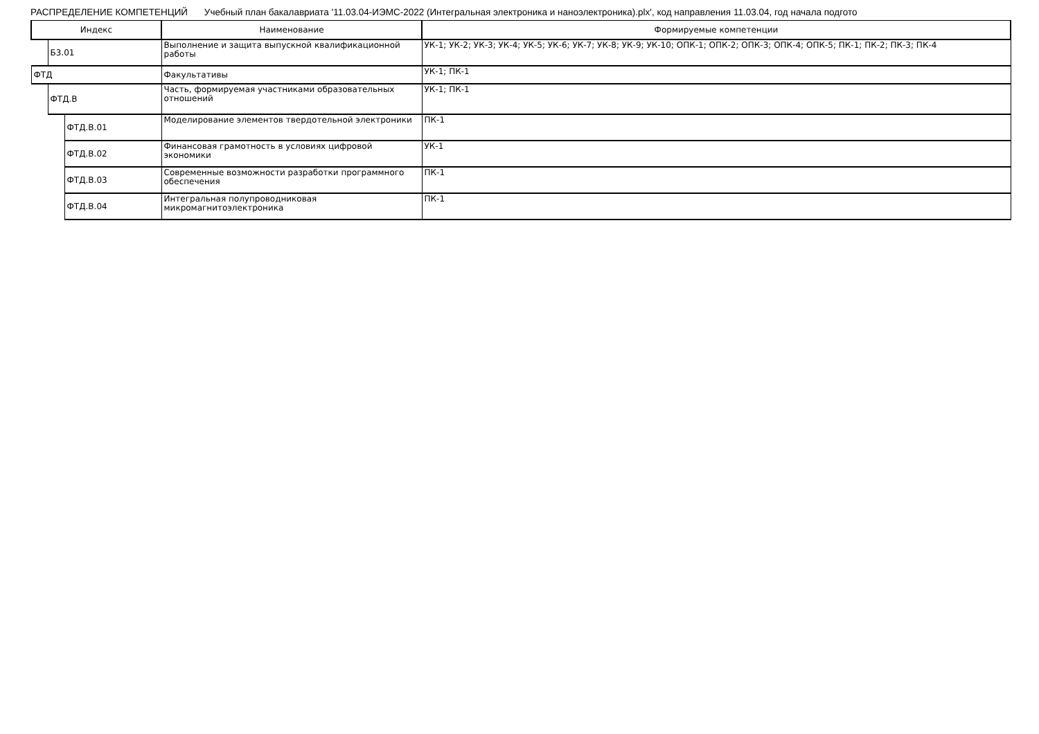РАСПРЕДЕЛЕНИЕ КОМПЕТЕНЦИЙ Учебный план бакалавриата '11.03.04-ИЭМС-2022 (Интегральная электроника и наноэлектроника).plx', код направления 11.03.04, год начала подгото
| Индекс | | | Наименование | Формируемые компетенции |
| --- | --- | --- | --- | --- |
| | Б3.01 | | Выполнение и защита выпускной квалификационной работы | УК-1; УК-2; УК-3; УК-4; УК-5; УК-6; УК-7; УК-8; УК-9; УК-10; ОПК-1; ОПК-2; ОПК-3; ОПК-4; ОПК-5; ПК-1; ПК-2; ПК-3; ПК-4 |
| ФТД | | | Факультативы | УК-1; ПК-1 |
| | ФТД.В | | Часть, формируемая участниками образовательных отношений | УК-1; ПК-1 |
| | | ФТД.В.01 | Моделирование элементов твердотельной электроники | ПК-1 |
| | | ФТД.В.02 | Финансовая грамотность в условиях цифровой экономики | УК-1 |
| | | ФТД.В.03 | Современные возможности разработки программного обеспечения | ПК-1 |
| | | ФТД.В.04 | Интегральная полупроводниковая микромагнитоэлектроника | ПК-1 |